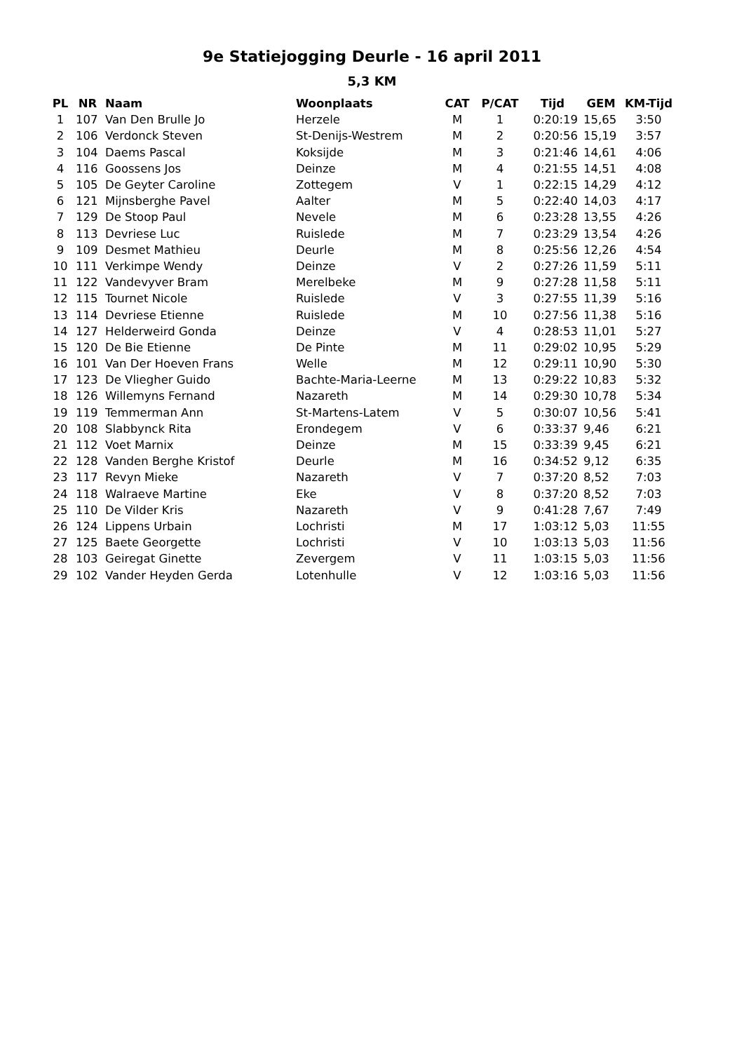9e Statiejogging Deurle - 16 april 2011
5,3 KM
| PL | NR | Naam | Woonplaats | CAT | P/CAT | Tijd | GEM | KM-Tijd |
| --- | --- | --- | --- | --- | --- | --- | --- | --- |
| 1 | 107 | Van Den Brulle Jo | Herzele | M | 1 | 0:20:19 | 15,65 | 3:50 |
| 2 | 106 | Verdonck Steven | St-Denijs-Westrem | M | 2 | 0:20:56 | 15,19 | 3:57 |
| 3 | 104 | Daems Pascal | Koksijde | M | 3 | 0:21:46 | 14,61 | 4:06 |
| 4 | 116 | Goossens Jos | Deinze | M | 4 | 0:21:55 | 14,51 | 4:08 |
| 5 | 105 | De Geyter Caroline | Zottegem | V | 1 | 0:22:15 | 14,29 | 4:12 |
| 6 | 121 | Mijnsberghe Pavel | Aalter | M | 5 | 0:22:40 | 14,03 | 4:17 |
| 7 | 129 | De Stoop Paul | Nevele | M | 6 | 0:23:28 | 13,55 | 4:26 |
| 8 | 113 | Devriese Luc | Ruislede | M | 7 | 0:23:29 | 13,54 | 4:26 |
| 9 | 109 | Desmet Mathieu | Deurle | M | 8 | 0:25:56 | 12,26 | 4:54 |
| 10 | 111 | Verkimpe Wendy | Deinze | V | 2 | 0:27:26 | 11,59 | 5:11 |
| 11 | 122 | Vandevyver Bram | Merelbeke | M | 9 | 0:27:28 | 11,58 | 5:11 |
| 12 | 115 | Tournet Nicole | Ruislede | V | 3 | 0:27:55 | 11,39 | 5:16 |
| 13 | 114 | Devriese Etienne | Ruislede | M | 10 | 0:27:56 | 11,38 | 5:16 |
| 14 | 127 | Helderweird Gonda | Deinze | V | 4 | 0:28:53 | 11,01 | 5:27 |
| 15 | 120 | De Bie Etienne | De Pinte | M | 11 | 0:29:02 | 10,95 | 5:29 |
| 16 | 101 | Van Der Hoeven Frans | Welle | M | 12 | 0:29:11 | 10,90 | 5:30 |
| 17 | 123 | De Vliegher Guido | Bachte-Maria-Leerne | M | 13 | 0:29:22 | 10,83 | 5:32 |
| 18 | 126 | Willemyns Fernand | Nazareth | M | 14 | 0:29:30 | 10,78 | 5:34 |
| 19 | 119 | Temmerman Ann | St-Martens-Latem | V | 5 | 0:30:07 | 10,56 | 5:41 |
| 20 | 108 | Slabbynck Rita | Erondegem | V | 6 | 0:33:37 | 9,46 | 6:21 |
| 21 | 112 | Voet Marnix | Deinze | M | 15 | 0:33:39 | 9,45 | 6:21 |
| 22 | 128 | Vanden Berghe Kristof | Deurle | M | 16 | 0:34:52 | 9,12 | 6:35 |
| 23 | 117 | Revyn Mieke | Nazareth | V | 7 | 0:37:20 | 8,52 | 7:03 |
| 24 | 118 | Walraeve Martine | Eke | V | 8 | 0:37:20 | 8,52 | 7:03 |
| 25 | 110 | De Vilder Kris | Nazareth | V | 9 | 0:41:28 | 7,67 | 7:49 |
| 26 | 124 | Lippens Urbain | Lochristi | M | 17 | 1:03:12 | 5,03 | 11:55 |
| 27 | 125 | Baete Georgette | Lochristi | V | 10 | 1:03:13 | 5,03 | 11:56 |
| 28 | 103 | Geiregat Ginette | Zevergem | V | 11 | 1:03:15 | 5,03 | 11:56 |
| 29 | 102 | Vander Heyden Gerda | Lotenhulle | V | 12 | 1:03:16 | 5,03 | 11:56 |